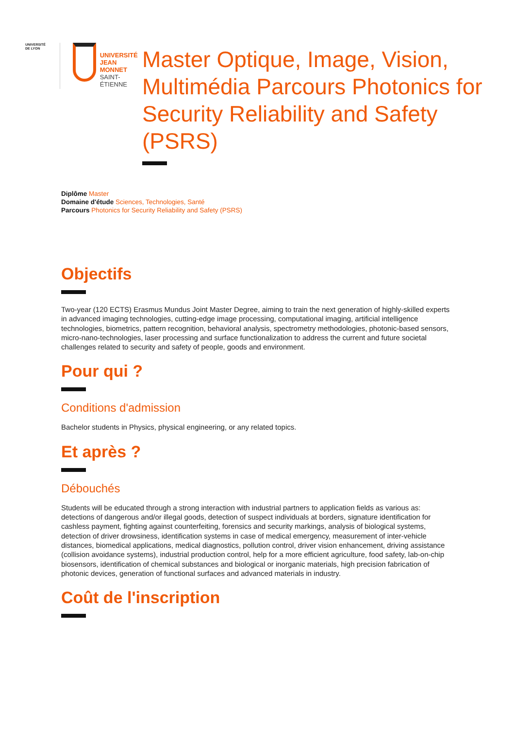UNIVERSITÉ
DE LYON
UNIVERSITÉ
JEAN MONNET
SAINT-ÉTIENNE
Master Optique, Image, Vision, Multimédia Parcours Photonics for Security Reliability and Safety (PSRS)
Diplôme Master
Domaine d'étude Sciences, Technologies, Santé
Parcours Photonics for Security Reliability and Safety (PSRS)
Objectifs
Two-year (120 ECTS) Erasmus Mundus Joint Master Degree, aiming to train the next generation of highly-skilled experts in advanced imaging technologies, cutting-edge image processing, computational imaging, artificial intelligence technologies, biometrics, pattern recognition, behavioral analysis, spectrometry methodologies, photonic-based sensors, micro-nano-technologies, laser processing and surface functionalization to address the current and future societal challenges related to security and safety of people, goods and environment.
Pour qui ?
Conditions d'admission
Bachelor students in Physics, physical engineering, or any related topics.
Et après ?
Débouchés
Students will be educated through a strong interaction with industrial partners to application fields as various as: detections of dangerous and/or illegal goods, detection of suspect individuals at borders, signature identification for cashless payment, fighting against counterfeiting, forensics and security markings, analysis of biological systems, detection of driver drowsiness, identification systems in case of medical emergency, measurement of inter-vehicle distances, biomedical applications, medical diagnostics, pollution control, driver vision enhancement, driving assistance (collision avoidance systems), industrial production control, help for a more efficient agriculture, food safety, lab-on-chip biosensors, identification of chemical substances and biological or inorganic materials, high precision fabrication of photonic devices, generation of functional surfaces and advanced materials in industry.
Coût de l'inscription